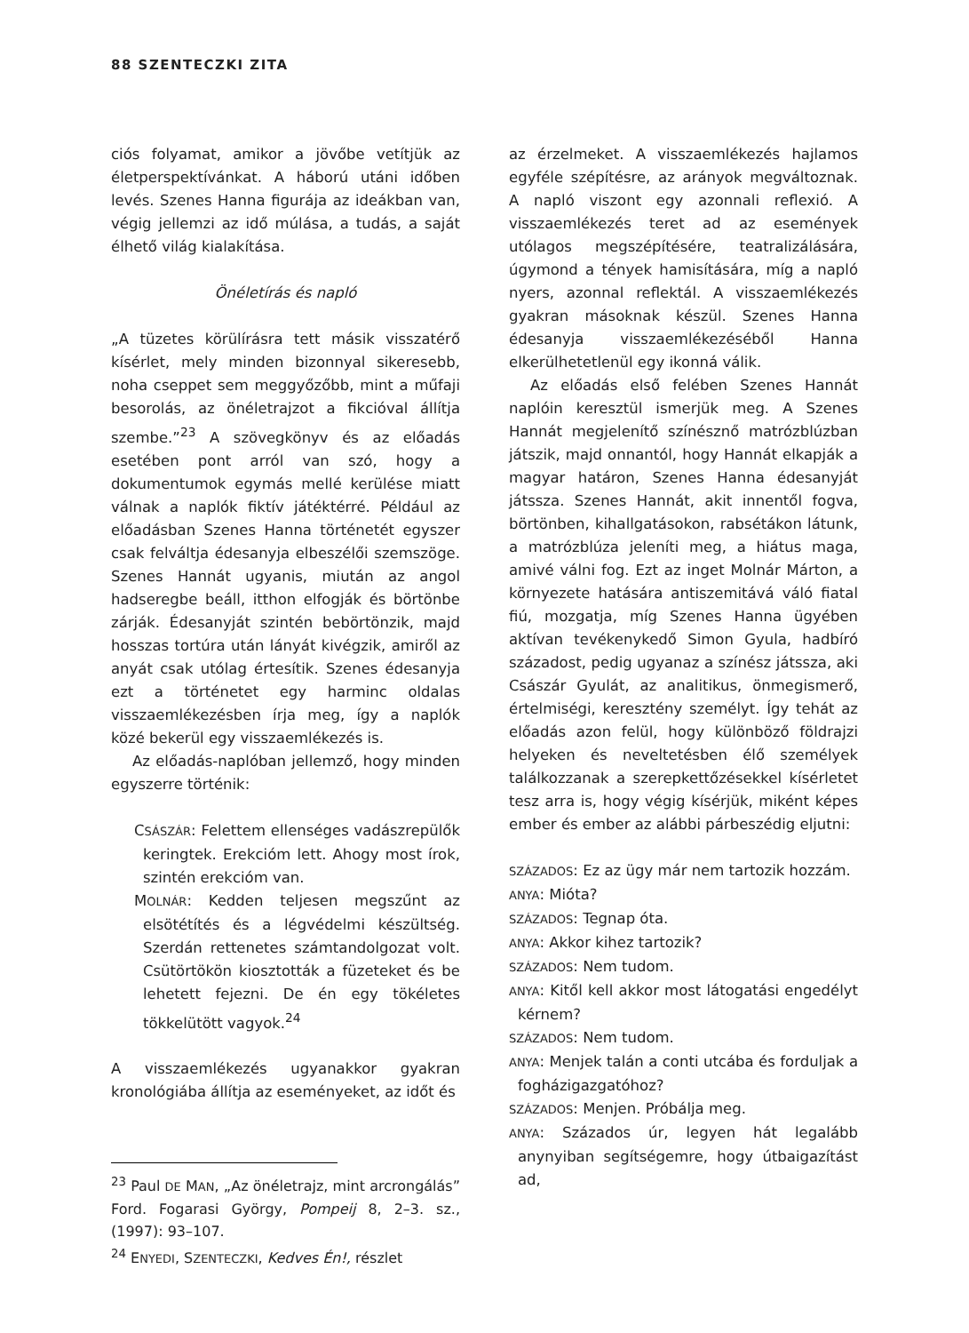88 SZENTECZKI ZITA
ciós folyamat, amikor a jövőbe vetítjük az életperspektívánkat. A háború utáni időben levés. Szenes Hanna figurája az ideákban van, végig jellemzi az idő múlása, a tudás, a saját élhető világ kialakítása.
Önéletírás és napló
„A tüzetes körülírásra tett másik visszatérő kísérlet, mely minden bizonnyal sikeresebb, noha cseppet sem meggyőzőbb, mint a műfaji besorolás, az önéletrajzot a fikcióval állítja szembe.”<sup>23</sup> A szövegkönyv és az előadás esetében pont arról van szó, hogy a dokumentumok egymás mellé kerülése miatt válnak a naplók fiktív játéktérré. Például az előadásban Szenes Hanna történetét egyszer csak felváltja édesanyja elbeszélői szemszöge. Szenes Hannát ugyanis, miután az angol hadseregbe beáll, itthon elfogják és börtönbe zárják. Édesanyját szintén bebörtönzik, majd hosszas tortúra után lányát kivégzik, amiről az anyát csak utólag értesítik. Szenes édesanyja ezt a történetet egy harminc oldalas visszaemlékezésben írja meg, így a naplók közé bekerül egy visszaemlékezés is.
Az előadás-naplóban jellemző, hogy minden egyszerre történik:
CSÁSZÁR: Felettem ellenséges vadászrepülők keringtek. Erekcióm lett. Ahogy most írok, szintén erekcióm van.
MOLNÁR: Kedden teljesen megszűnt az elsötétítés és a légvédelmi készültség. Szerdán rettenetes számtandolgozat volt. Csütörtökön kiosztották a füzeteket és be lehetett fejezni. De én egy tökéletes tökkelütött vagyok.<sup>24</sup>
A visszaemlékezés ugyanakkor gyakran kronológiába állítja az eseményeket, az időt és
<sup>23</sup> Paul DE MAN, „Az önéletrajz, mint arcrongálás” Ford. Fogarasi György, Pompeij 8, 2–3. sz., (1997): 93–107.
<sup>24</sup> ENYEDI, SZENTECZKI, Kedves Én!, részlet
az érzelmeket. A visszaemlékezés hajlamos egyféle szépítésre, az arányok megváltoznak. A napló viszont egy azonnali reflexió. A visszaemlékezés teret ad az események utólagos megszépítésére, teatralizálására, úgymond a tények hamisítására, míg a napló nyers, azonnal reflektál. A visszaemlékezés gyakran másoknak készül. Szenes Hanna édesanyja visszaemlékezéséből Hanna elkerülhetetlenül egy ikonná válik.
Az előadás első felében Szenes Hannát naplóin keresztül ismerjük meg. A Szenes Hannát megjelenítő színésznő matrózblúzban játszik, majd onnantól, hogy Hannát elkapják a magyar határon, Szenes Hanna édesanyját játssza. Szenes Hannát, akit innentől fogva, börtönben, kihallgatásokon, rabsétákon látunk, a matrózblúza jeleníti meg, a hiátus maga, amivé válni fog. Ezt az inget Molnár Márton, a környezete hatására antiszemitává váló fiatal fiú, mozgatja, míg Szenes Hanna ügyében aktívan tevékenykedő Simon Gyula, hadbíró századost, pedig ugyanaz a színész játssza, aki Császár Gyulát, az analitikus, önmegismerő, értelmiségi, keresztény személyt. Így tehát az előadás azon felül, hogy különböző földrajzi helyeken és neveltetésben élő személyek találkozzanak a szerepkettőzésekkel kísérletet tesz arra is, hogy végig kísérjük, miként képes ember és ember az alábbi párbeszédig eljutni:
SZÁZADOS: Ez az ügy már nem tartozik hozzám.
ANYA: Mióta?
SZÁZADOS: Tegnap óta.
ANYA: Akkor kihez tartozik?
SZÁZADOS: Nem tudom.
ANYA: Kitől kell akkor most látogatási engedélyt kérnem?
SZÁZADOS: Nem tudom.
ANYA: Menjek talán a conti utcába és forduljak a fogházigazgatóhoz?
SZÁZADOS: Menjen. Próbálja meg.
ANYA: Százados úr, legyen hát legalább anynyiban segítségemre, hogy útbaigazítást ad,